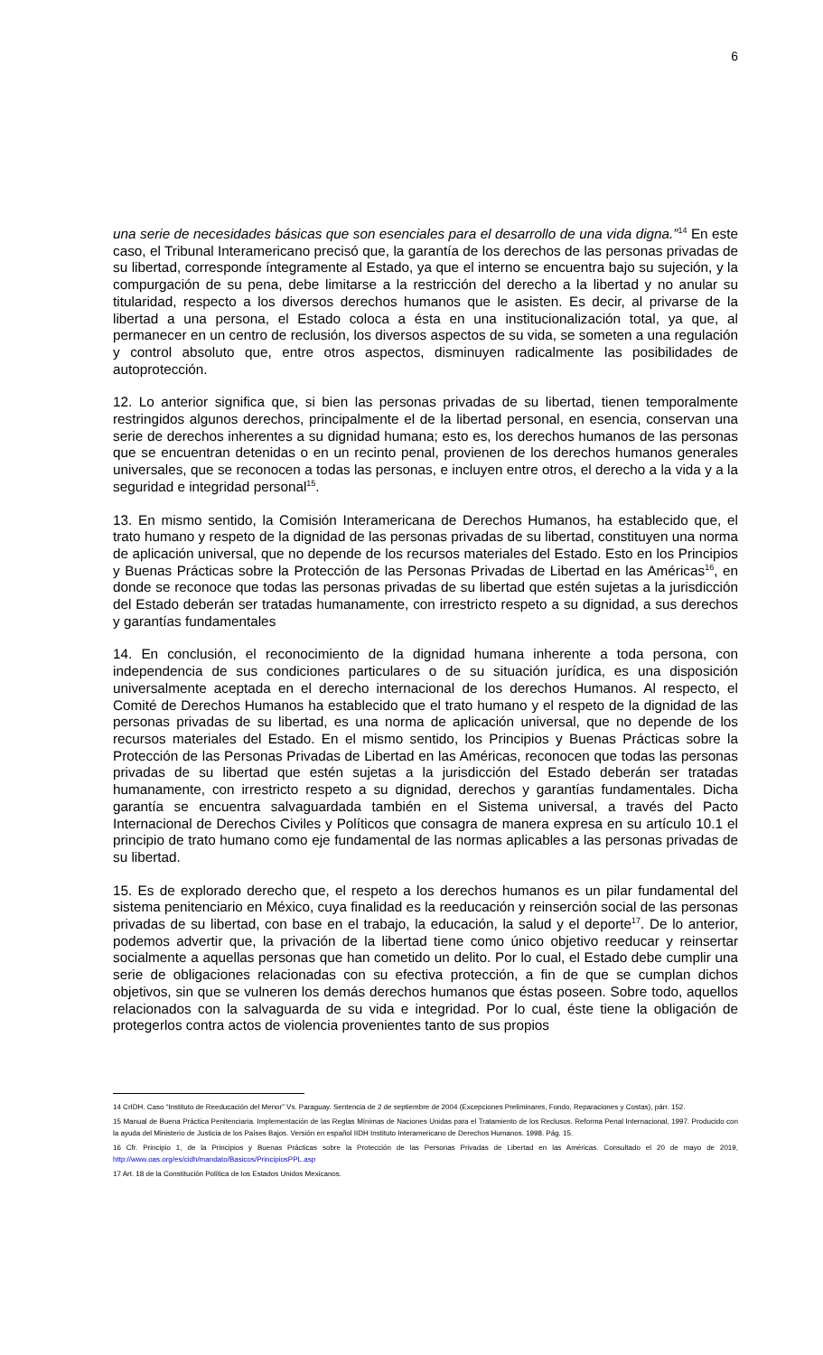6
una serie de necesidades básicas que son esenciales para el desarrollo de una vida digna.”<sup>14</sup> En este caso, el Tribunal Interamericano precisó que, la garantía de los derechos de las personas privadas de su libertad, corresponde íntegramente al Estado, ya que el interno se encuentra bajo su sujeción, y la compurgación de su pena, debe limitarse a la restricción del derecho a la libertad y no anular su titularidad, respecto a los diversos derechos humanos que le asisten. Es decir, al privarse de la libertad a una persona, el Estado coloca a ésta en una institucionalización total, ya que, al permanecer en un centro de reclusión, los diversos aspectos de su vida, se someten a una regulación y control absoluto que, entre otros aspectos, disminuyen radicalmente las posibilidades de autoprotección.
12. Lo anterior significa que, si bien las personas privadas de su libertad, tienen temporalmente restringidos algunos derechos, principalmente el de la libertad personal, en esencia, conservan una serie de derechos inherentes a su dignidad humana; esto es, los derechos humanos de las personas que se encuentran detenidas o en un recinto penal, provienen de los derechos humanos generales universales, que se reconocen a todas las personas, e incluyen entre otros, el derecho a la vida y a la seguridad e integridad personal<sup>15</sup>.
13. En mismo sentido, la Comisión Interamericana de Derechos Humanos, ha establecido que, el trato humano y respeto de la dignidad de las personas privadas de su libertad, constituyen una norma de aplicación universal, que no depende de los recursos materiales del Estado. Esto en los Principios y Buenas Prácticas sobre la Protección de las Personas Privadas de Libertad en las Américas<sup>16</sup>, en donde se reconoce que todas las personas privadas de su libertad que estén sujetas a la jurisdicción del Estado deberán ser tratadas humanamente, con irrestricto respeto a su dignidad, a sus derechos y garantías fundamentales
14. En conclusión, el reconocimiento de la dignidad humana inherente a toda persona, con independencia de sus condiciones particulares o de su situación jurídica, es una disposición universalmente aceptada en el derecho internacional de los derechos Humanos. Al respecto, el Comité de Derechos Humanos ha establecido que el trato humano y el respeto de la dignidad de las personas privadas de su libertad, es una norma de aplicación universal, que no depende de los recursos materiales del Estado. En el mismo sentido, los Principios y Buenas Prácticas sobre la Protección de las Personas Privadas de Libertad en las Américas, reconocen que todas las personas privadas de su libertad que estén sujetas a la jurisdicción del Estado deberán ser tratadas humanamente, con irrestricto respeto a su dignidad, derechos y garantías fundamentales. Dicha garantía se encuentra salvaguardada también en el Sistema universal, a través del Pacto Internacional de Derechos Civiles y Políticos que consagra de manera expresa en su artículo 10.1 el principio de trato humano como eje fundamental de las normas aplicables a las personas privadas de su libertad.
15. Es de explorado derecho que, el respeto a los derechos humanos es un pilar fundamental del sistema penitenciario en México, cuya finalidad es la reeducación y reinserción social de las personas privadas de su libertad, con base en el trabajo, la educación, la salud y el deporte<sup>17</sup>. De lo anterior, podemos advertir que, la privación de la libertad tiene como único objetivo reeducar y reinsertar socialmente a aquellas personas que han cometido un delito. Por lo cual, el Estado debe cumplir una serie de obligaciones relacionadas con su efectiva protección, a fin de que se cumplan dichos objetivos, sin que se vulneren los demás derechos humanos que éstas poseen. Sobre todo, aquellos relacionados con la salvaguarda de su vida e integridad. Por lo cual, éste tiene la obligación de protegerlos contra actos de violencia provenientes tanto de sus propios
14 CrIDH. Caso “Instituto de Reeducación del Menor” Vs. Paraguay. Sentencia de 2 de septiembre de 2004 (Excepciones Preliminares, Fondo, Reparaciones y Costas), párr. 152.
15 Manual de Buena Práctica Penitenciaria. Implementación de las Reglas Mínimas de Naciones Unidas para el Tratamiento de los Reclusos. Reforma Penal Internacional, 1997. Producido con la ayuda del Ministerio de Justicia de los Países Bajos. Versión en español IIDH Instituto Interamericano de Derechos Humanos. 1998. Pág. 15.
16 Cfr. Principio 1, de la Principios y Buenas Prácticas sobre la Protección de las Personas Privadas de Libertad en las Américas. Consultado el 20 de mayo de 2019, http://www.oas.org/es/cidh/mandato/Basicos/PrincipiosPPL.asp
17 Art. 18 de la Constitución Política de los Estados Unidos Mexicanos.